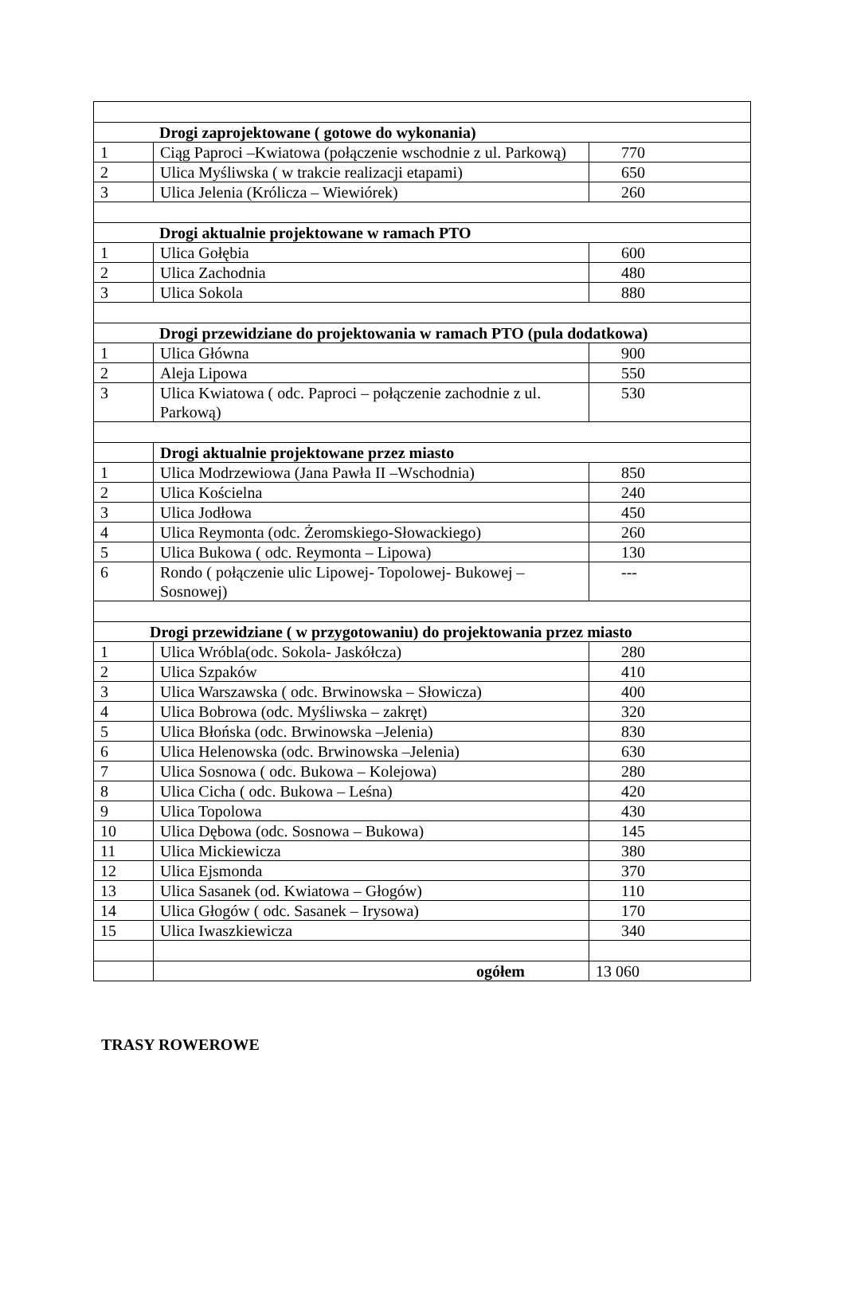| Drogi zaprojektowane ( gotowe do wykonania) | | |
| 1 | Ciąg Paproci –Kwiatowa (połączenie wschodnie z ul. Parkową) | 770 |
| 2 | Ulica Myśliwska ( w trakcie realizacji etapami) | 650 |
| 3 | Ulica Jelenia (Królicza – Wiewiórek) | 260 |
| Drogi aktualnie projektowane w ramach PTO | | |
| 1 | Ulica Gołębia | 600 |
| 2 | Ulica Zachodnia | 480 |
| 3 | Ulica Sokola | 880 |
| Drogi przewidziane do projektowania w ramach PTO (pula dodatkowa) | | |
| 1 | Ulica Główna | 900 |
| 2 | Aleja Lipowa | 550 |
| 3 | Ulica Kwiatowa ( odc. Paproci – połączenie zachodnie z ul. Parkową) | 530 |
| | Drogi aktualnie projektowane przez miasto | |
| 1 | Ulica Modrzewiowa (Jana Pawła II –Wschodnia) | 850 |
| 2 | Ulica Kościelna | 240 |
| 3 | Ulica Jodłowa | 450 |
| 4 | Ulica Reymonta (odc. Żeromskiego-Słowackiego) | 260 |
| 5 | Ulica Bukowa ( odc. Reymonta – Lipowa) | 130 |
| 6 | Rondo ( połączenie ulic Lipowej- Topolowej- Bukowej – Sosnowej) | --- |
| Drogi przewidziane ( w przygotowaniu) do projektowania przez miasto | | |
| 1 | Ulica Wróbla(odc. Sokola- Jaskółcza) | 280 |
| 2 | Ulica Szpaków | 410 |
| 3 | Ulica Warszawska ( odc. Brwinowska – Słowicza) | 400 |
| 4 | Ulica Bobrowa (odc. Myśliwska – zakręt) | 320 |
| 5 | Ulica Błońska (odc. Brwinowska –Jelenia) | 830 |
| 6 | Ulica Helenowska (odc. Brwinowska –Jelenia) | 630 |
| 7 | Ulica Sosnowa ( odc. Bukowa – Kolejowa) | 280 |
| 8 | Ulica Cicha ( odc. Bukowa – Leśna) | 420 |
| 9 | Ulica Topolowa | 430 |
| 10 | Ulica Dębowa (odc. Sosnowa – Bukowa) | 145 |
| 11 | Ulica Mickiewicza | 380 |
| 12 | Ulica Ejsmonda | 370 |
| 13 | Ulica Sasanek (od. Kwiatowa – Głogów) | 110 |
| 14 | Ulica Głogów ( odc. Sasanek – Irysowa) | 170 |
| 15 | Ulica Iwaszkiewicza | 340 |
| | ogółem | 13 060 |
TRASY ROWEROWE